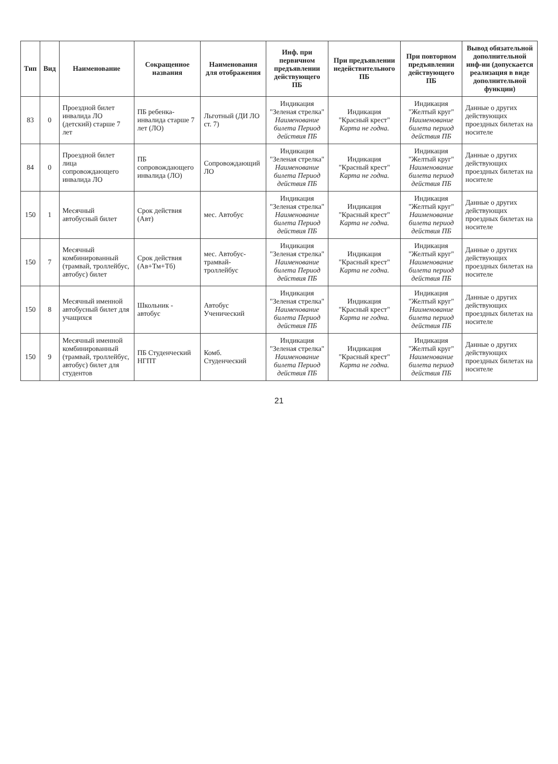| Тип | Вид | Наименование | Сокращенное названия | Наименования для отображения | Инф. при первичном предъявлении действующего ПБ | При предъявлении недействительного ПБ | При повторном предъявлении действующего ПБ | Вывод обязательной дополнительной инф-ии (допускается реализация в виде дополнительной функции) |
| --- | --- | --- | --- | --- | --- | --- | --- | --- |
| 83 | 0 | Проездной билет инвалида ЛО (детский) старше 7 лет | ПБ ребенка-инвалида старше 7 лет (ЛО) | Льготный (ДИ ЛО ст. 7) | Индикация "Зеленая стрелка" Наименование билета Период действия ПБ | Индикация "Красный крест" Карта не годна. | Индикация "Желтый круг" Наименование билета период действия ПБ | Данные о других действующих проездных билетах на носителе |
| 84 | 0 | Проездной билет лица сопровождающего инвалида ЛО | ПБ сопровождающего инвалида (ЛО) | Сопровождающий ЛО | Индикация "Зеленая стрелка" Наименование билета Период действия ПБ | Индикация "Красный крест" Карта не годна. | Индикация "Желтый круг" Наименование билета период действия ПБ | Данные о других действующих проездных билетах на носителе |
| 150 | 1 | Месячный автобусный билет | Срок действия (Авт) | мес. Автобус | Индикация "Зеленая стрелка" Наименование билета Период действия ПБ | Индикация "Красный крест" Карта не годна. | Индикация "Желтый круг" Наименование билета период действия ПБ | Данные о других действующих проездных билетах на носителе |
| 150 | 7 | Месячный комбинированный (трамвай, троллейбус, автобус) билет | Срок действия (Ав+Тм+Тб) | мес. Автобус-трамвай-троллейбус | Индикация "Зеленая стрелка" Наименование билета Период действия ПБ | Индикация "Красный крест" Карта не годна. | Индикация "Желтый круг" Наименование билета период действия ПБ | Данные о других действующих проездных билетах на носителе |
| 150 | 8 | Месячный именной автобусный билет для учащихся | Школьник - автобус | Автобус Ученический | Индикация "Зеленая стрелка" Наименование билета Период действия ПБ | Индикация "Красный крест" Карта не годна. | Индикация "Желтый круг" Наименование билета период действия ПБ | Данные о других действующих проездных билетах на носителе |
| 150 | 9 | Месячный именной комбинированный (трамвай, троллейбус, автобус) билет для студентов | ПБ Студенческий НГПТ | Комб. Студенческий | Индикация "Зеленая стрелка" Наименование билета Период действия ПБ | Индикация "Красный крест" Карта не годна. | Индикация "Желтый круг" Наименование билета период действия ПБ | Данные о других действующих проездных билетах на носителе |
21